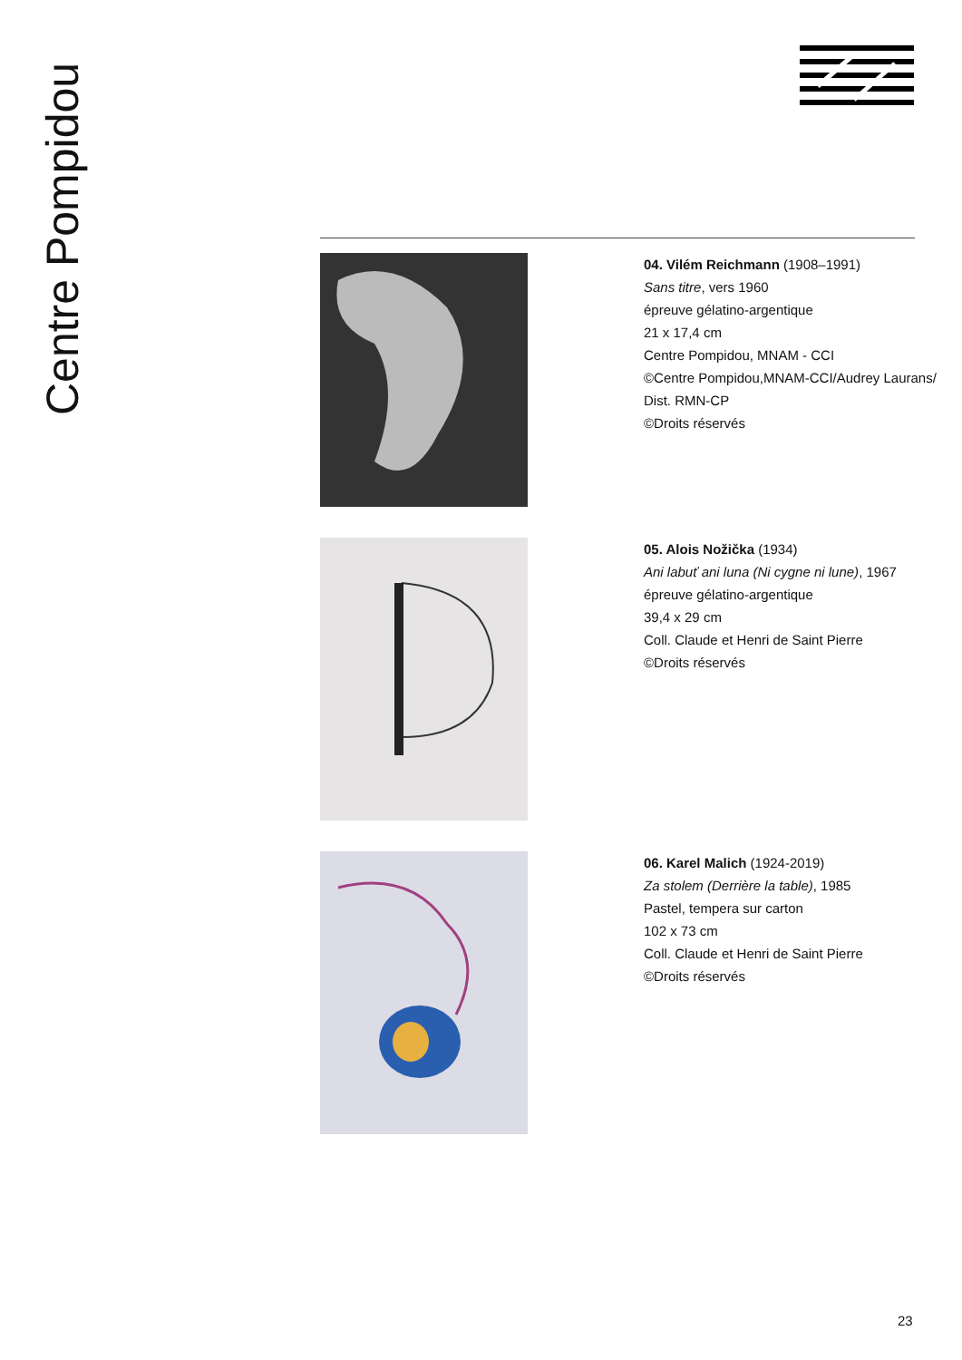Centre Pompidou
04. Vilém Reichmann (1908–1991)
Sans titre, vers 1960
épreuve gélatino-argentique
21 x 17,4 cm
Centre Pompidou, MNAM - CCI
©Centre Pompidou,MNAM-CCI/Audrey Laurans/
Dist. RMN-CP
©Droits réservés
05. Alois Nožička (1934)
Ani labuť ani luna (Ni cygne ni lune), 1967
épreuve gélatino-argentique
39,4 x 29 cm
Coll. Claude et Henri de Saint Pierre
©Droits réservés
06. Karel Malich (1924-2019)
Za stolem (Derrière la table), 1985
Pastel, tempera sur carton
102 x 73 cm
Coll. Claude et Henri de Saint Pierre
©Droits réservés
23